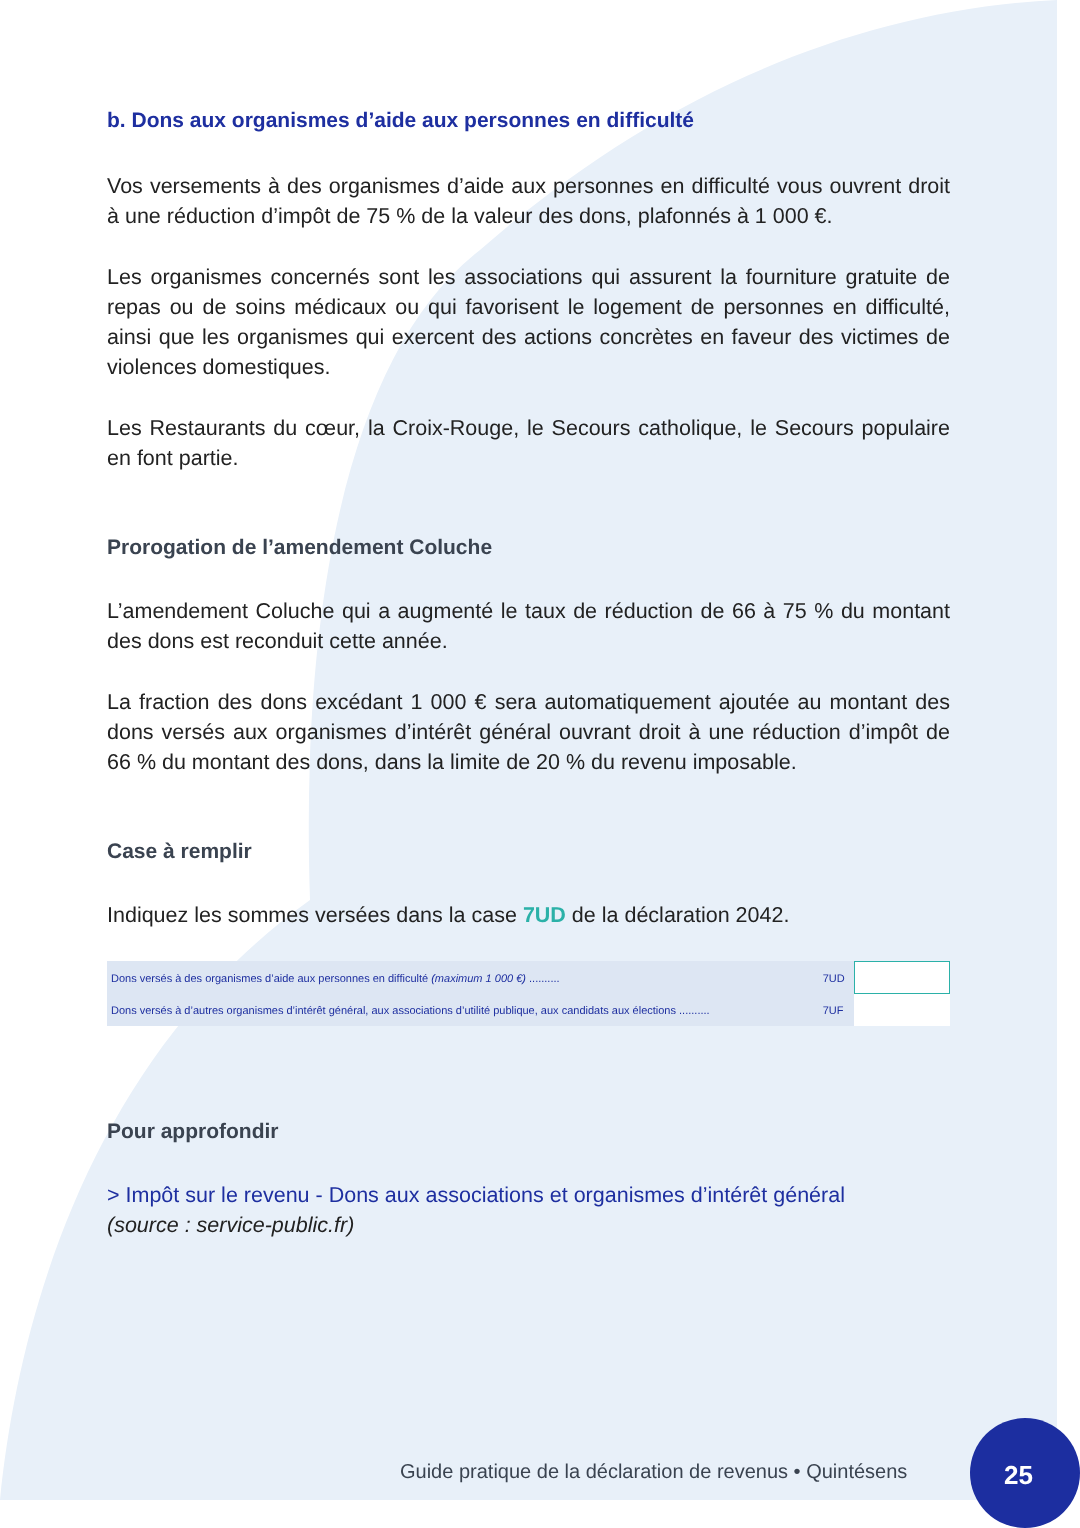b. Dons aux organismes d’aide aux personnes en difficulté
Vos versements à des organismes d’aide aux personnes en difficulté vous ouvrent droit à une réduction d’impôt de 75 % de la valeur des dons, plafonnés à 1 000 €.
Les organismes concernés sont les associations qui assurent la fourniture gratuite de repas ou de soins médicaux ou qui favorisent le logement de personnes en difficulté, ainsi que les organismes qui exercent des actions concrètes en faveur des victimes de violences domestiques.
Les Restaurants du cœur, la Croix-Rouge, le Secours catholique, le Secours populaire en font partie.
Prorogation de l’amendement Coluche
L’amendement Coluche qui a augmenté le taux de réduction de 66 à 75 % du montant des dons est reconduit cette année.
La fraction des dons excédant 1 000 € sera automatiquement ajoutée au montant des dons versés aux organismes d’intérêt général ouvrant droit à une réduction d’impôt de 66 % du montant des dons, dans la limite de 20 % du revenu imposable.
Case à remplir
Indiquez les sommes versées dans la case 7UD de la déclaration 2042.
| Dons versés à des organismes d’aide aux personnes en difficulté (maximum 1 000 €) .......... | 7UD | |
| Dons versés à d’autres organismes d’intérêt général, aux associations d’utilité publique, aux candidats aux élections .......... | 7UF | |
Pour approfondir
> Impôt sur le revenu - Dons aux associations et organismes d’intérêt général
(source : service-public.fr)
Guide pratique de la déclaration de revenus • Quintésens
25